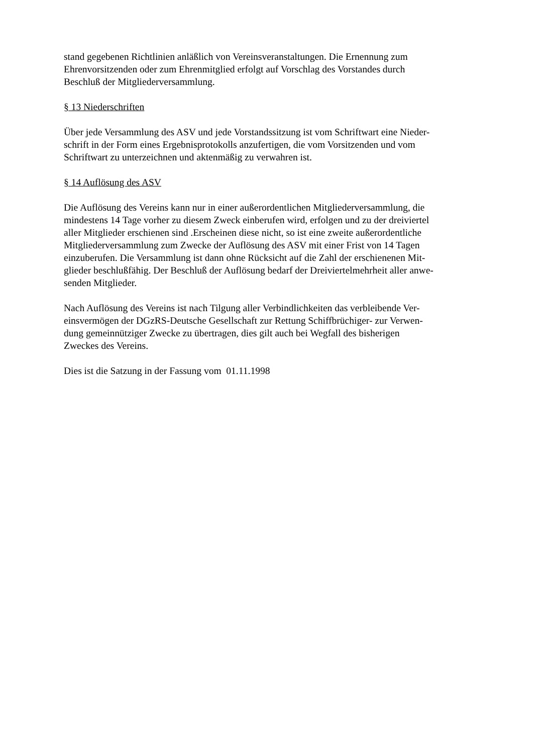stand gegebenen Richtlinien anläßlich von Vereinsveranstaltungen. Die Ernennung zum
Ehrenvorsitzenden oder zum Ehrenmitglied erfolgt auf Vorschlag des Vorstandes durch
Beschluß der Mitgliederversammlung.
§ 13 Niederschriften
Über jede Versammlung des ASV und jede Vorstandssitzung ist vom Schriftwart eine Nieder-
schrift in der Form eines Ergebnisprotokolls anzufertigen, die vom Vorsitzenden und vom
Schriftwart zu unterzeichnen und aktenmäßig zu verwahren ist.
§ 14 Auflösung des ASV
Die Auflösung des Vereins kann nur in einer außerordentlichen Mitgliederversammlung, die
mindestens 14 Tage vorher zu diesem Zweck einberufen wird, erfolgen und zu der dreiviertel
aller Mitglieder erschienen sind .Erscheinen diese nicht, so ist eine zweite außerordentliche
Mitgliederversammlung zum Zwecke der Auflösung des ASV mit einer Frist von 14 Tagen
einzuberufen. Die Versammlung ist dann ohne Rücksicht auf die Zahl der erschienenen Mit-
glieder beschlußfähig. Der Beschluß der Auflösung bedarf der Dreiviertelmehrheit aller anwe-
senden Mitglieder.
Nach Auflösung des Vereins ist nach Tilgung aller Verbindlichkeiten das verbleibende Ver-
einsvermögen der DGzRS-Deutsche Gesellschaft zur Rettung Schiffbrüchiger- zur Verwen-
dung gemeinnütziger Zwecke zu übertragen, dies gilt auch bei Wegfall des bisherigen
Zweckes des Vereins.
Dies ist die Satzung in der Fassung vom 01.11.1998